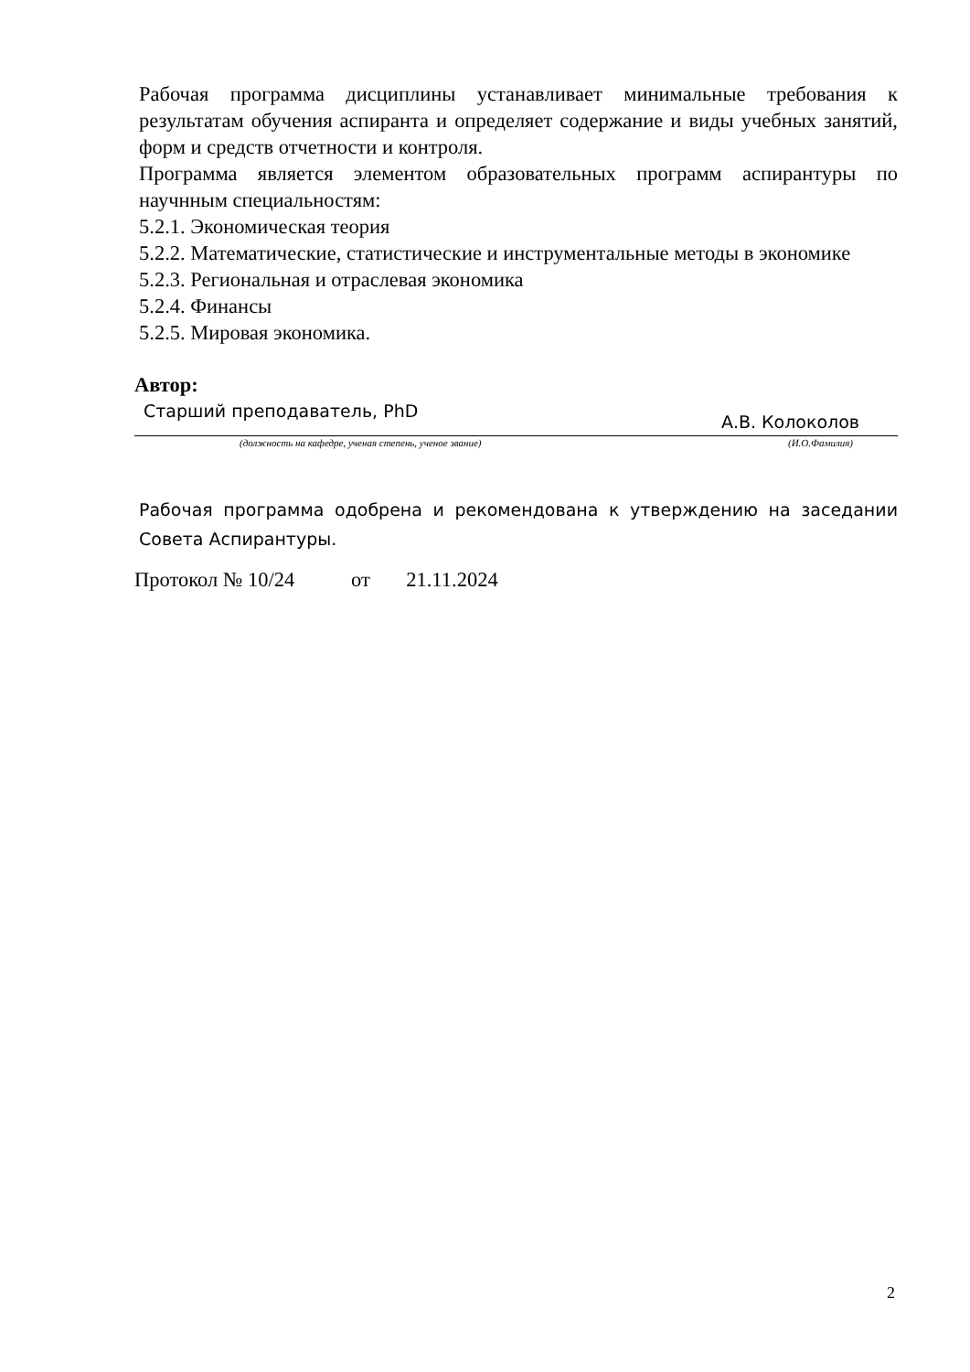Рабочая программа дисциплины устанавливает минимальные требования к результатам обучения аспиранта и определяет содержание и виды учебных занятий, форм и средств отчетности и контроля.
Программа является элементом образовательных программ аспирантуры по научнным специальностям:
5.2.1. Экономическая теория
5.2.2. Математические, статистические и инструментальные методы в экономике
5.2.3. Региональная и отраслевая экономика
5.2.4. Финансы
5.2.5. Мировая экономика.
Автор:
Старший преподаватель, PhD А.В. Колоколов
(должность на кафедре, ученая степень, ученое звание) (И.О.Фамилия)
Рабочая программа одобрена и рекомендована к утверждению на заседании Совета Аспирантуры.
Протокол № 10/24 от 21.11.2024
2